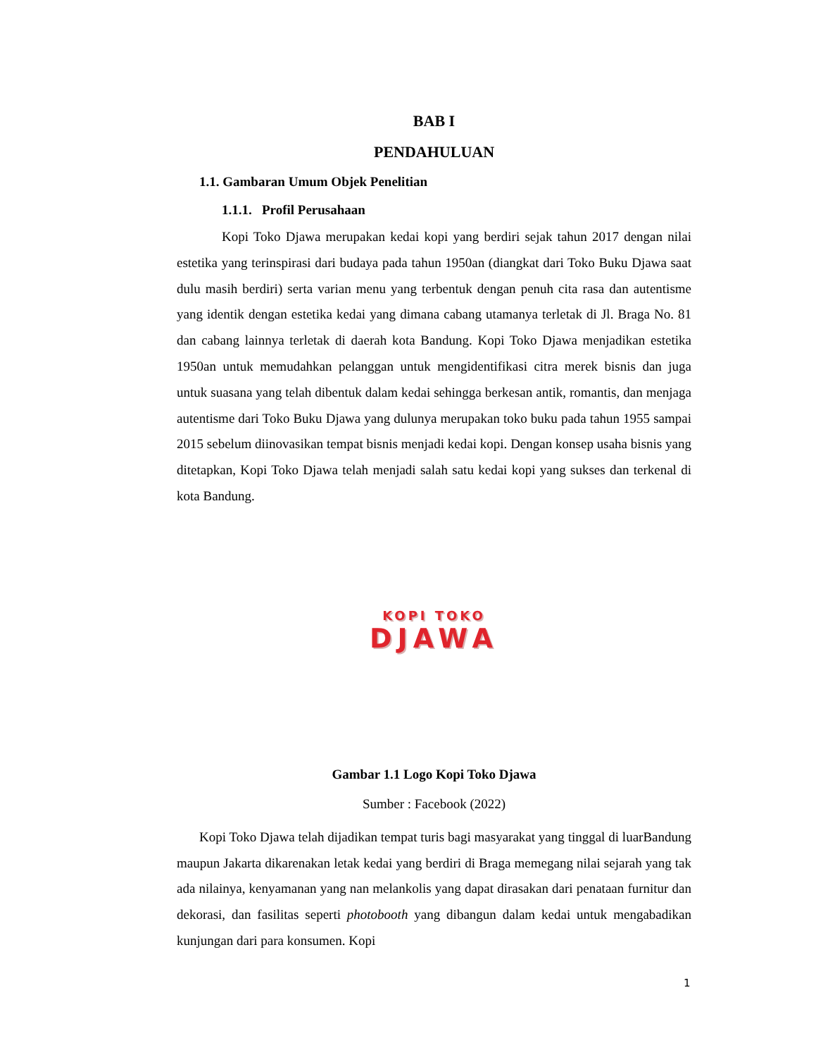BAB I
PENDAHULUAN
1.1. Gambaran Umum Objek Penelitian
1.1.1. Profil Perusahaan
Kopi Toko Djawa merupakan kedai kopi yang berdiri sejak tahun 2017 dengan nilai estetika yang terinspirasi dari budaya pada tahun 1950an (diangkat dari Toko Buku Djawa saat dulu masih berdiri) serta varian menu yang terbentuk dengan penuh cita rasa dan autentisme yang identik dengan estetika kedai yang dimana cabang utamanya terletak di Jl. Braga No. 81 dan cabang lainnya terletak di daerah kota Bandung. Kopi Toko Djawa menjadikan estetika 1950an untuk memudahkan pelanggan untuk mengidentifikasi citra merek bisnis dan juga untuk suasana yang telah dibentuk dalam kedai sehingga berkesan antik, romantis, dan menjaga autentisme dari Toko Buku Djawa yang dulunya merupakan toko buku pada tahun 1955 sampai 2015 sebelum diinovasikan tempat bisnis menjadi kedai kopi. Dengan konsep usaha bisnis yang ditetapkan, Kopi Toko Djawa telah menjadi salah satu kedai kopi yang sukses dan terkenal di kota Bandung.
KOPI TOKO
DJAWA
Gambar 1.1 Logo Kopi Toko Djawa
Sumber : Facebook (2022)
Kopi Toko Djawa telah dijadikan tempat turis bagi masyarakat yang tinggal di luarBandung maupun Jakarta dikarenakan letak kedai yang berdiri di Braga memegang nilai sejarah yang tak ada nilainya, kenyamanan yang nan melankolis yang dapat dirasakan dari penataan furnitur dan dekorasi, dan fasilitas seperti photobooth yang dibangun dalam kedai untuk mengabadikan kunjungan dari para konsumen. Kopi
1